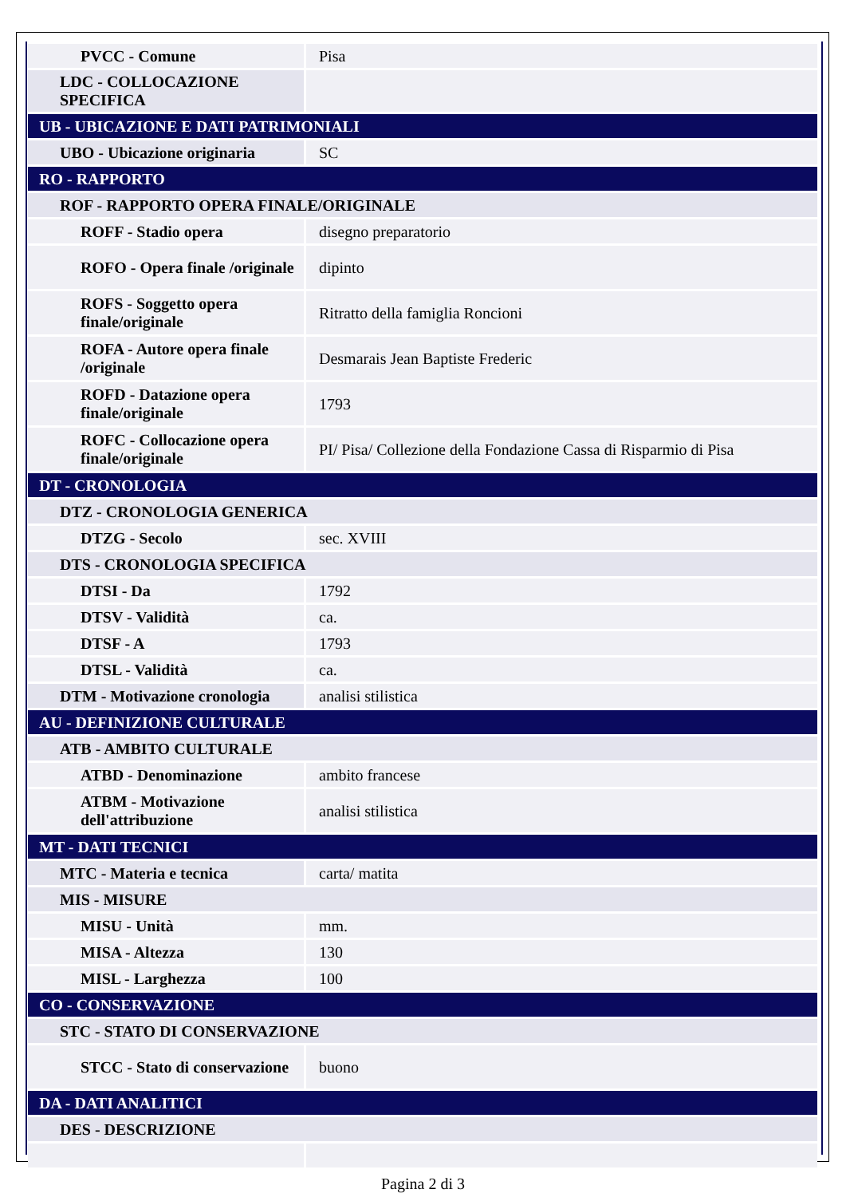| PVCC - Comune | Pisa |
| LDC - COLLOCAZIONE SPECIFICA | |
| UB - UBICAZIONE E DATI PATRIMONIALI | |
| UBO - Ubicazione originaria | SC |
| RO - RAPPORTO | |
| ROF - RAPPORTO OPERA FINALE/ORIGINALE | |
| ROFF - Stadio opera | disegno preparatorio |
| ROFO - Opera finale /originale | dipinto |
| ROFS - Soggetto opera finale/originale | Ritratto della famiglia Roncioni |
| ROFA - Autore opera finale /originale | Desmarais Jean Baptiste Frederic |
| ROFD - Datazione opera finale/originale | 1793 |
| ROFC - Collocazione opera finale/originale | PI/ Pisa/ Collezione della Fondazione Cassa di Risparmio di Pisa |
| DT - CRONOLOGIA | |
| DTZ - CRONOLOGIA GENERICA | |
| DTZG - Secolo | sec. XVIII |
| DTS - CRONOLOGIA SPECIFICA | |
| DTSI - Da | 1792 |
| DTSV - Validità | ca. |
| DTSF - A | 1793 |
| DTSL - Validità | ca. |
| DTM - Motivazione cronologia | analisi stilistica |
| AU - DEFINIZIONE CULTURALE | |
| ATB - AMBITO CULTURALE | |
| ATBD - Denominazione | ambito francese |
| ATBM - Motivazione dell'attribuzione | analisi stilistica |
| MT - DATI TECNICI | |
| MTC - Materia e tecnica | carta/ matita |
| MIS - MISURE | |
| MISU - Unità | mm. |
| MISA - Altezza | 130 |
| MISL - Larghezza | 100 |
| CO - CONSERVAZIONE | |
| STC - STATO DI CONSERVAZIONE | |
| STCC - Stato di conservazione | buono |
| DA - DATI ANALITICI | |
| DES - DESCRIZIONE | |
Pagina 2 di 3